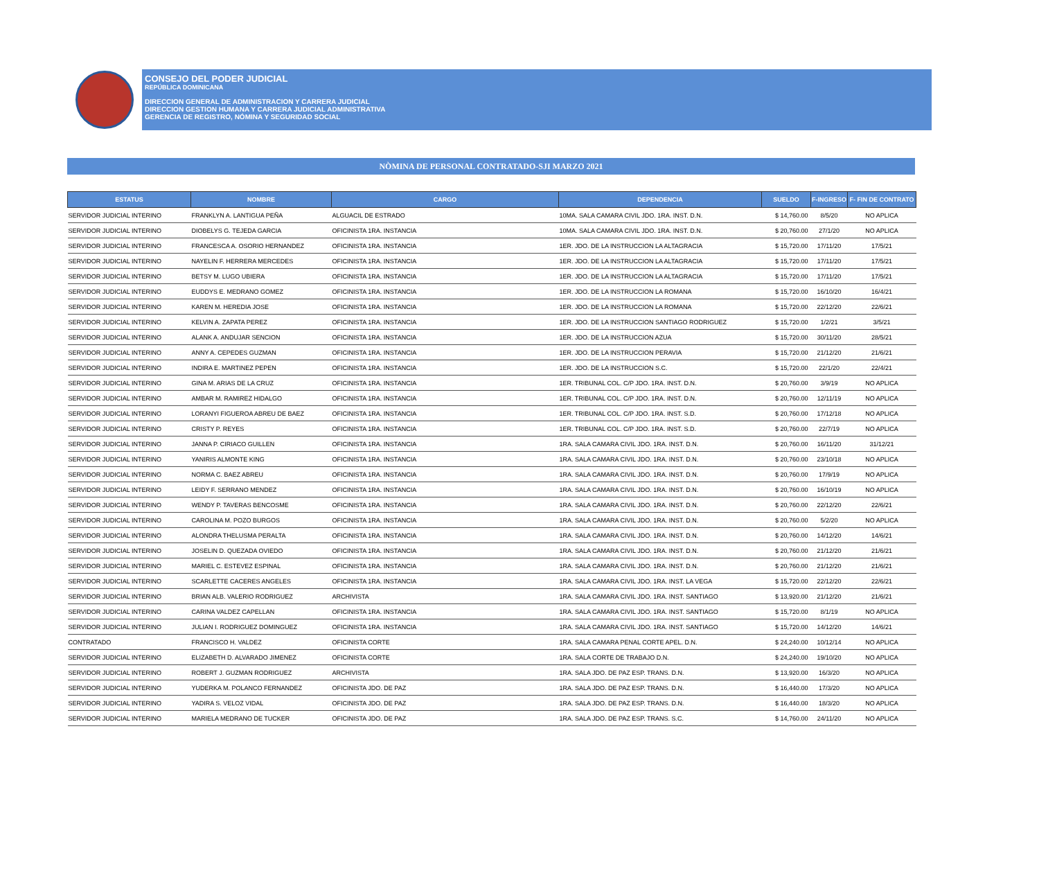CONSEJO DEL PODER JUDICIAL
REPÚBLICA DOMINICANA
DIRECCION GENERAL DE ADMINISTRACION Y CARRERA JUDICIAL
DIRECCION GESTION HUMANA Y CARRERA JUDICIAL ADMINISTRATIVA
GERENCIA DE REGISTRO, NÓMINA Y SEGURIDAD SOCIAL
NÒMINA DE PERSONAL CONTRATADO-SJI MARZO 2021
| ESTATUS | NOMBRE | CARGO | DEPENDENCIA | SUELDO | F-INGRESO | F- FIN DE CONTRATO |
| --- | --- | --- | --- | --- | --- | --- |
| SERVIDOR JUDICIAL INTERINO | FRANKLYN A. LANTIGUA PEÑA | ALGUACIL DE ESTRADO | 10MA. SALA CAMARA CIVIL JDO. 1RA. INST. D.N. | $ 14,760.00 | 8/5/20 | NO APLICA |
| SERVIDOR JUDICIAL INTERINO | DIOBELYS G. TEJEDA GARCIA | OFICINISTA 1RA. INSTANCIA | 10MA. SALA CAMARA CIVIL JDO. 1RA. INST. D.N. | $ 20,760.00 | 27/1/20 | NO APLICA |
| SERVIDOR JUDICIAL INTERINO | FRANCESCA A. OSORIO HERNANDEZ | OFICINISTA 1RA. INSTANCIA | 1ER. JDO. DE LA INSTRUCCION LA ALTAGRACIA | $ 15,720.00 | 17/11/20 | 17/5/21 |
| SERVIDOR JUDICIAL INTERINO | NAYELIN F. HERRERA MERCEDES | OFICINISTA 1RA. INSTANCIA | 1ER. JDO. DE LA INSTRUCCION LA ALTAGRACIA | $ 15,720.00 | 17/11/20 | 17/5/21 |
| SERVIDOR JUDICIAL INTERINO | BETSY M. LUGO UBIERA | OFICINISTA 1RA. INSTANCIA | 1ER. JDO. DE LA INSTRUCCION LA ALTAGRACIA | $ 15,720.00 | 17/11/20 | 17/5/21 |
| SERVIDOR JUDICIAL INTERINO | EUDDYS E. MEDRANO GOMEZ | OFICINISTA 1RA. INSTANCIA | 1ER. JDO. DE LA INSTRUCCION LA ROMANA | $ 15,720.00 | 16/10/20 | 16/4/21 |
| SERVIDOR JUDICIAL INTERINO | KAREN M. HEREDIA JOSE | OFICINISTA 1RA. INSTANCIA | 1ER. JDO. DE LA INSTRUCCION LA ROMANA | $ 15,720.00 | 22/12/20 | 22/6/21 |
| SERVIDOR JUDICIAL INTERINO | KELVIN A. ZAPATA PEREZ | OFICINISTA 1RA. INSTANCIA | 1ER. JDO. DE LA INSTRUCCION SANTIAGO RODRIGUEZ | $ 15,720.00 | 1/2/21 | 3/5/21 |
| SERVIDOR JUDICIAL INTERINO | ALANK A. ANDUJAR SENCION | OFICINISTA 1RA. INSTANCIA | 1ER. JDO. DE LA INSTRUCCION AZUA | $ 15,720.00 | 30/11/20 | 28/5/21 |
| SERVIDOR JUDICIAL INTERINO | ANNY A. CEPEDES GUZMAN | OFICINISTA 1RA. INSTANCIA | 1ER. JDO. DE LA INSTRUCCION PERAVIA | $ 15,720.00 | 21/12/20 | 21/6/21 |
| SERVIDOR JUDICIAL INTERINO | INDIRA E. MARTINEZ PEPEN | OFICINISTA 1RA. INSTANCIA | 1ER. JDO. DE LA INSTRUCCION S.C. | $ 15,720.00 | 22/1/20 | 22/4/21 |
| SERVIDOR JUDICIAL INTERINO | GINA M. ARIAS DE LA CRUZ | OFICINISTA 1RA. INSTANCIA | 1ER. TRIBUNAL COL. C/P JDO. 1RA. INST. D.N. | $ 20,760.00 | 3/9/19 | NO APLICA |
| SERVIDOR JUDICIAL INTERINO | AMBAR M. RAMIREZ HIDALGO | OFICINISTA 1RA. INSTANCIA | 1ER. TRIBUNAL COL. C/P JDO. 1RA. INST. D.N. | $ 20,760.00 | 12/11/19 | NO APLICA |
| SERVIDOR JUDICIAL INTERINO | LORANYI FIGUEROA ABREU DE BAEZ | OFICINISTA 1RA. INSTANCIA | 1ER. TRIBUNAL COL. C/P JDO. 1RA. INST. S.D. | $ 20,760.00 | 17/12/18 | NO APLICA |
| SERVIDOR JUDICIAL INTERINO | CRISTY P. REYES | OFICINISTA 1RA. INSTANCIA | 1ER. TRIBUNAL COL. C/P JDO. 1RA. INST. S.D. | $ 20,760.00 | 22/7/19 | NO APLICA |
| SERVIDOR JUDICIAL INTERINO | JANNA P. CIRIACO GUILLEN | OFICINISTA 1RA. INSTANCIA | 1RA. SALA CAMARA CIVIL JDO. 1RA. INST. D.N. | $ 20,760.00 | 16/11/20 | 31/12/21 |
| SERVIDOR JUDICIAL INTERINO | YANIRIS ALMONTE KING | OFICINISTA 1RA. INSTANCIA | 1RA. SALA CAMARA CIVIL JDO. 1RA. INST. D.N. | $ 20,760.00 | 23/10/18 | NO APLICA |
| SERVIDOR JUDICIAL INTERINO | NORMA C. BAEZ ABREU | OFICINISTA 1RA. INSTANCIA | 1RA. SALA CAMARA CIVIL JDO. 1RA. INST. D.N. | $ 20,760.00 | 17/9/19 | NO APLICA |
| SERVIDOR JUDICIAL INTERINO | LEIDY F. SERRANO MENDEZ | OFICINISTA 1RA. INSTANCIA | 1RA. SALA CAMARA CIVIL JDO. 1RA. INST. D.N. | $ 20,760.00 | 16/10/19 | NO APLICA |
| SERVIDOR JUDICIAL INTERINO | WENDY P. TAVERAS BENCOSME | OFICINISTA 1RA. INSTANCIA | 1RA. SALA CAMARA CIVIL JDO. 1RA. INST. D.N. | $ 20,760.00 | 22/12/20 | 22/6/21 |
| SERVIDOR JUDICIAL INTERINO | CAROLINA M. POZO BURGOS | OFICINISTA 1RA. INSTANCIA | 1RA. SALA CAMARA CIVIL JDO. 1RA. INST. D.N. | $ 20,760.00 | 5/2/20 | NO APLICA |
| SERVIDOR JUDICIAL INTERINO | ALONDRA THELUSMA PERALTA | OFICINISTA 1RA. INSTANCIA | 1RA. SALA CAMARA CIVIL JDO. 1RA. INST. D.N. | $ 20,760.00 | 14/12/20 | 14/6/21 |
| SERVIDOR JUDICIAL INTERINO | JOSELIN D. QUEZADA OVIEDO | OFICINISTA 1RA. INSTANCIA | 1RA. SALA CAMARA CIVIL JDO. 1RA. INST. D.N. | $ 20,760.00 | 21/12/20 | 21/6/21 |
| SERVIDOR JUDICIAL INTERINO | MARIEL C. ESTEVEZ ESPINAL | OFICINISTA 1RA. INSTANCIA | 1RA. SALA CAMARA CIVIL JDO. 1RA. INST. D.N. | $ 20,760.00 | 21/12/20 | 21/6/21 |
| SERVIDOR JUDICIAL INTERINO | SCARLETTE CACERES ANGELES | OFICINISTA 1RA. INSTANCIA | 1RA. SALA CAMARA CIVIL JDO. 1RA. INST. LA VEGA | $ 15,720.00 | 22/12/20 | 22/6/21 |
| SERVIDOR JUDICIAL INTERINO | BRIAN ALB. VALERIO RODRIGUEZ | ARCHIVISTA | 1RA. SALA CAMARA CIVIL JDO. 1RA. INST. SANTIAGO | $ 13,920.00 | 21/12/20 | 21/6/21 |
| SERVIDOR JUDICIAL INTERINO | CARINA VALDEZ CAPELLAN | OFICINISTA 1RA. INSTANCIA | 1RA. SALA CAMARA CIVIL JDO. 1RA. INST. SANTIAGO | $ 15,720.00 | 8/1/19 | NO APLICA |
| SERVIDOR JUDICIAL INTERINO | JULIAN I. RODRIGUEZ DOMINGUEZ | OFICINISTA 1RA. INSTANCIA | 1RA. SALA CAMARA CIVIL JDO. 1RA. INST. SANTIAGO | $ 15,720.00 | 14/12/20 | 14/6/21 |
| CONTRATADO | FRANCISCO H. VALDEZ | OFICINISTA CORTE | 1RA. SALA CAMARA PENAL CORTE APEL. D.N. | $ 24,240.00 | 10/12/14 | NO APLICA |
| SERVIDOR JUDICIAL INTERINO | ELIZABETH D. ALVARADO JIMENEZ | OFICINISTA CORTE | 1RA. SALA CORTE DE TRABAJO D.N. | $ 24,240.00 | 19/10/20 | NO APLICA |
| SERVIDOR JUDICIAL INTERINO | ROBERT J. GUZMAN RODRIGUEZ | ARCHIVISTA | 1RA. SALA JDO. DE PAZ ESP. TRANS. D.N. | $ 13,920.00 | 16/3/20 | NO APLICA |
| SERVIDOR JUDICIAL INTERINO | YUDERKA M. POLANCO FERNANDEZ | OFICINISTA JDO. DE PAZ | 1RA. SALA JDO. DE PAZ ESP. TRANS. D.N. | $ 16,440.00 | 17/3/20 | NO APLICA |
| SERVIDOR JUDICIAL INTERINO | YADIRA S. VELOZ VIDAL | OFICINISTA JDO. DE PAZ | 1RA. SALA JDO. DE PAZ ESP. TRANS. D.N. | $ 16,440.00 | 18/3/20 | NO APLICA |
| SERVIDOR JUDICIAL INTERINO | MARIELA MEDRANO DE TUCKER | OFICINISTA JDO. DE PAZ | 1RA. SALA JDO. DE PAZ ESP. TRANS. S.C. | $ 14,760.00 | 24/11/20 | NO APLICA |